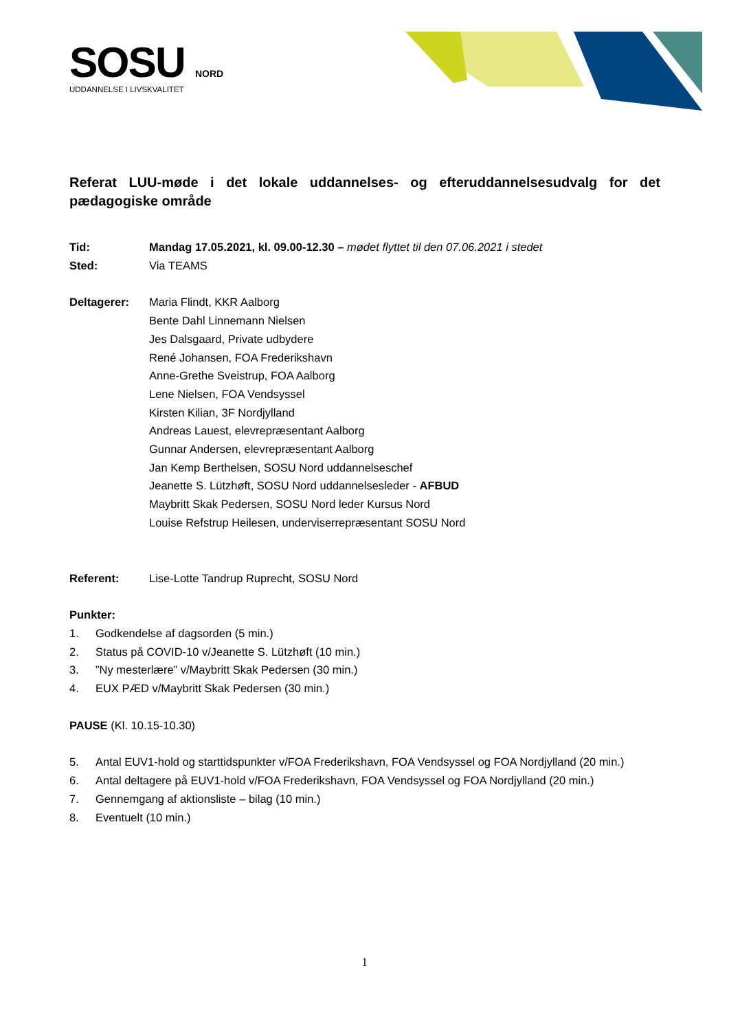SOSU NORD
UDDANNELSE I LIVSKVALITET
Referat LUU-møde i det lokale uddannelses- og efteruddannelsesudvalg for det pædagogiske område
Tid: Mandag 17.05.2021, kl. 09.00-12.30 – mødet flyttet til den 07.06.2021 i stedet
Sted: Via TEAMS
Deltagerer: Maria Flindt, KKR Aalborg
Bente Dahl Linnemann Nielsen
Jes Dalsgaard, Private udbydere
René Johansen, FOA Frederikshavn
Anne-Grethe Sveistrup, FOA Aalborg
Lene Nielsen, FOA Vendsyssel
Kirsten Kilian, 3F Nordjylland
Andreas Lauest, elevrepræsentant Aalborg
Gunnar Andersen, elevrepræsentant Aalborg
Jan Kemp Berthelsen, SOSU Nord uddannelseschef
Jeanette S. Lützhøft, SOSU Nord uddannelsesleder - AFBUD
Maybritt Skak Pedersen, SOSU Nord leder Kursus Nord
Louise Refstrup Heilesen, underviserrepræsentant SOSU Nord
Referent: Lise-Lotte Tandrup Ruprecht, SOSU Nord
Punkter:
1. Godkendelse af dagsorden (5 min.)
2. Status på COVID-10 v/Jeanette S. Lützhøft (10 min.)
3.”Ny mesterlære” v/Maybritt Skak Pedersen (30 min.)
4. EUX PÆD v/Maybritt Skak Pedersen (30 min.)
PAUSE (Kl. 10.15-10.30)
5. Antal EUV1-hold og starttidspunkter v/FOA Frederikshavn, FOA Vendsyssel og FOA Nordjylland (20 min.)
6. Antal deltagere på EUV1-hold v/FOA Frederikshavn, FOA Vendsyssel og FOA Nordjylland (20 min.)
7. Gennemgang af aktionsliste – bilag (10 min.)
8. Eventuelt (10 min.)
1